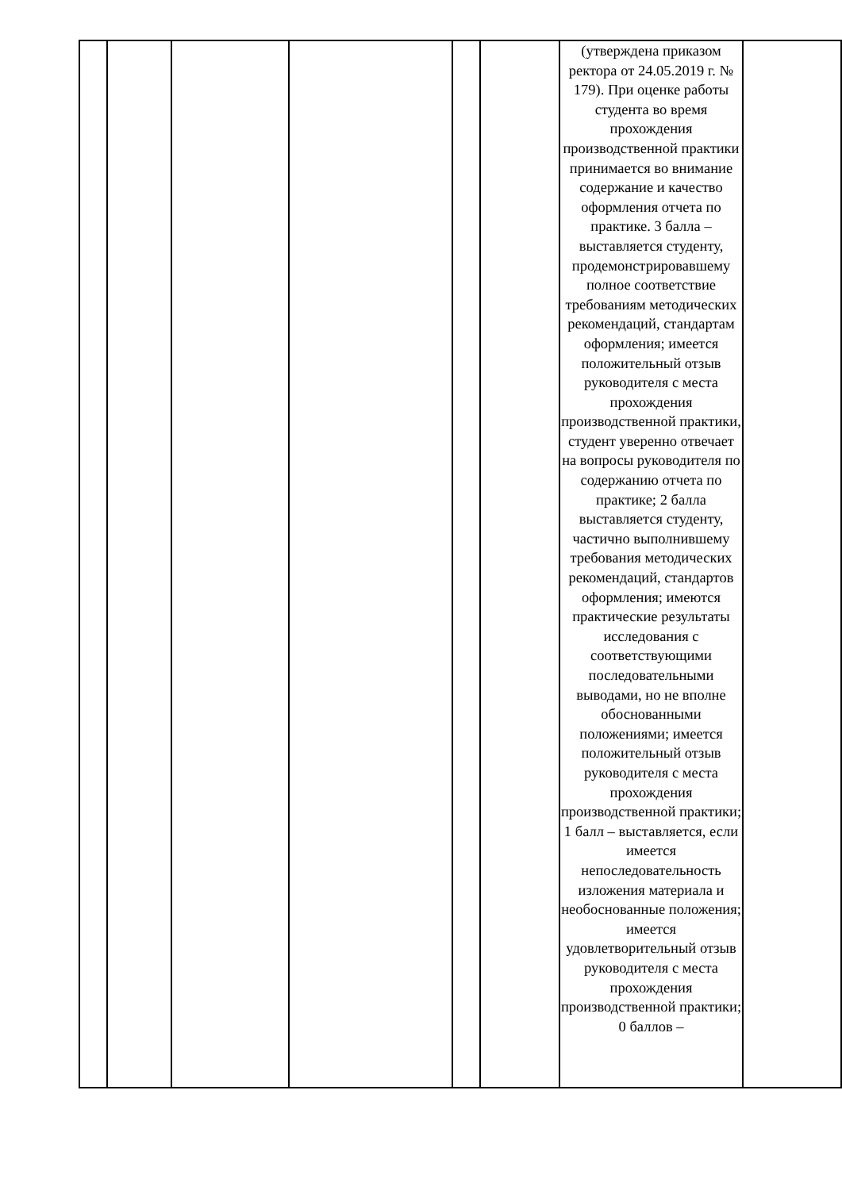| | | | | | | (утверждена приказом ректора от 24.05.2019 г. № 179). При оценке работы студента во время прохождения производственной практики принимается во внимание содержание и качество оформления отчета по практике. 3 балла – выставляется студенту, продемонстрировавшему полное соответствие требованиям методических рекомендаций, стандартам оформления; имеется положительный отзыв руководителя с места прохождения производственной практики, студент уверенно отвечает на вопросы руководителя по содержанию отчета по практике; 2 балла выставляется студенту, частично выполнившему требования методических рекомендаций, стандартов оформления; имеются практические результаты исследования с соответствующими последовательными выводами, но не вполне обоснованными положениями; имеется положительный отзыв руководителя с места прохождения производственной практики; 1 балл – выставляется, если имеется непоследовательность изложения материала и необоснованные положения; имеется удовлетворительный отзыв руководителя с места прохождения производственной практики; 0 баллов – | |